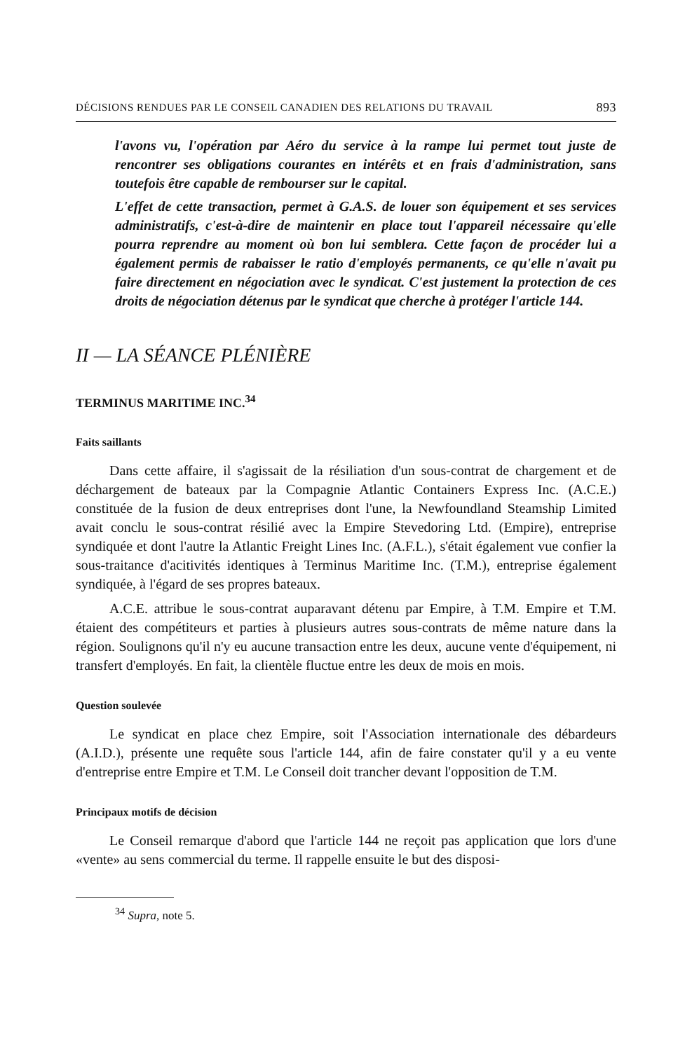DÉCISIONS RENDUES PAR LE CONSEIL CANADIEN DES RELATIONS DU TRAVAIL 893
l'avons vu, l'opération par Aéro du service à la rampe lui permet tout juste de rencontrer ses obligations courantes en intérêts et en frais d'administration, sans toutefois être capable de rembourser sur le capital.
L'effet de cette transaction, permet à G.A.S. de louer son équipement et ses services administratifs, c'est-à-dire de maintenir en place tout l'appareil nécessaire qu'elle pourra reprendre au moment où bon lui semblera. Cette façon de procéder lui a également permis de rabaisser le ratio d'employés permanents, ce qu'elle n'avait pu faire directement en négociation avec le syndicat. C'est justement la protection de ces droits de négociation détenus par le syndicat que cherche à protéger l'article 144.
II — LA SÉANCE PLÉNIÈRE
TERMINUS MARITIME INC.<sup>34</sup>
Faits saillants
Dans cette affaire, il s'agissait de la résiliation d'un sous-contrat de chargement et de déchargement de bateaux par la Compagnie Atlantic Containers Express Inc. (A.C.E.) constituée de la fusion de deux entreprises dont l'une, la Newfoundland Steamship Limited avait conclu le sous-contrat résilié avec la Empire Stevedoring Ltd. (Empire), entreprise syndiquée et dont l'autre la Atlantic Freight Lines Inc. (A.F.L.), s'était également vue confier la sous-traitance d'acitivités identiques à Terminus Maritime Inc. (T.M.), entreprise également syndiquée, à l'égard de ses propres bateaux.
A.C.E. attribue le sous-contrat auparavant détenu par Empire, à T.M. Empire et T.M. étaient des compétiteurs et parties à plusieurs autres sous-contrats de même nature dans la région. Soulignons qu'il n'y eu aucune transaction entre les deux, aucune vente d'équipement, ni transfert d'employés. En fait, la clientèle fluctue entre les deux de mois en mois.
Question soulevée
Le syndicat en place chez Empire, soit l'Association internationale des débardeurs (A.I.D.), présente une requête sous l'article 144, afin de faire constater qu'il y a eu vente d'entreprise entre Empire et T.M. Le Conseil doit trancher devant l'opposition de T.M.
Principaux motifs de décision
Le Conseil remarque d'abord que l'article 144 ne reçoit pas application que lors d'une «vente» au sens commercial du terme. Il rappelle ensuite le but des disposi-
<sup>34</sup> Supra, note 5.